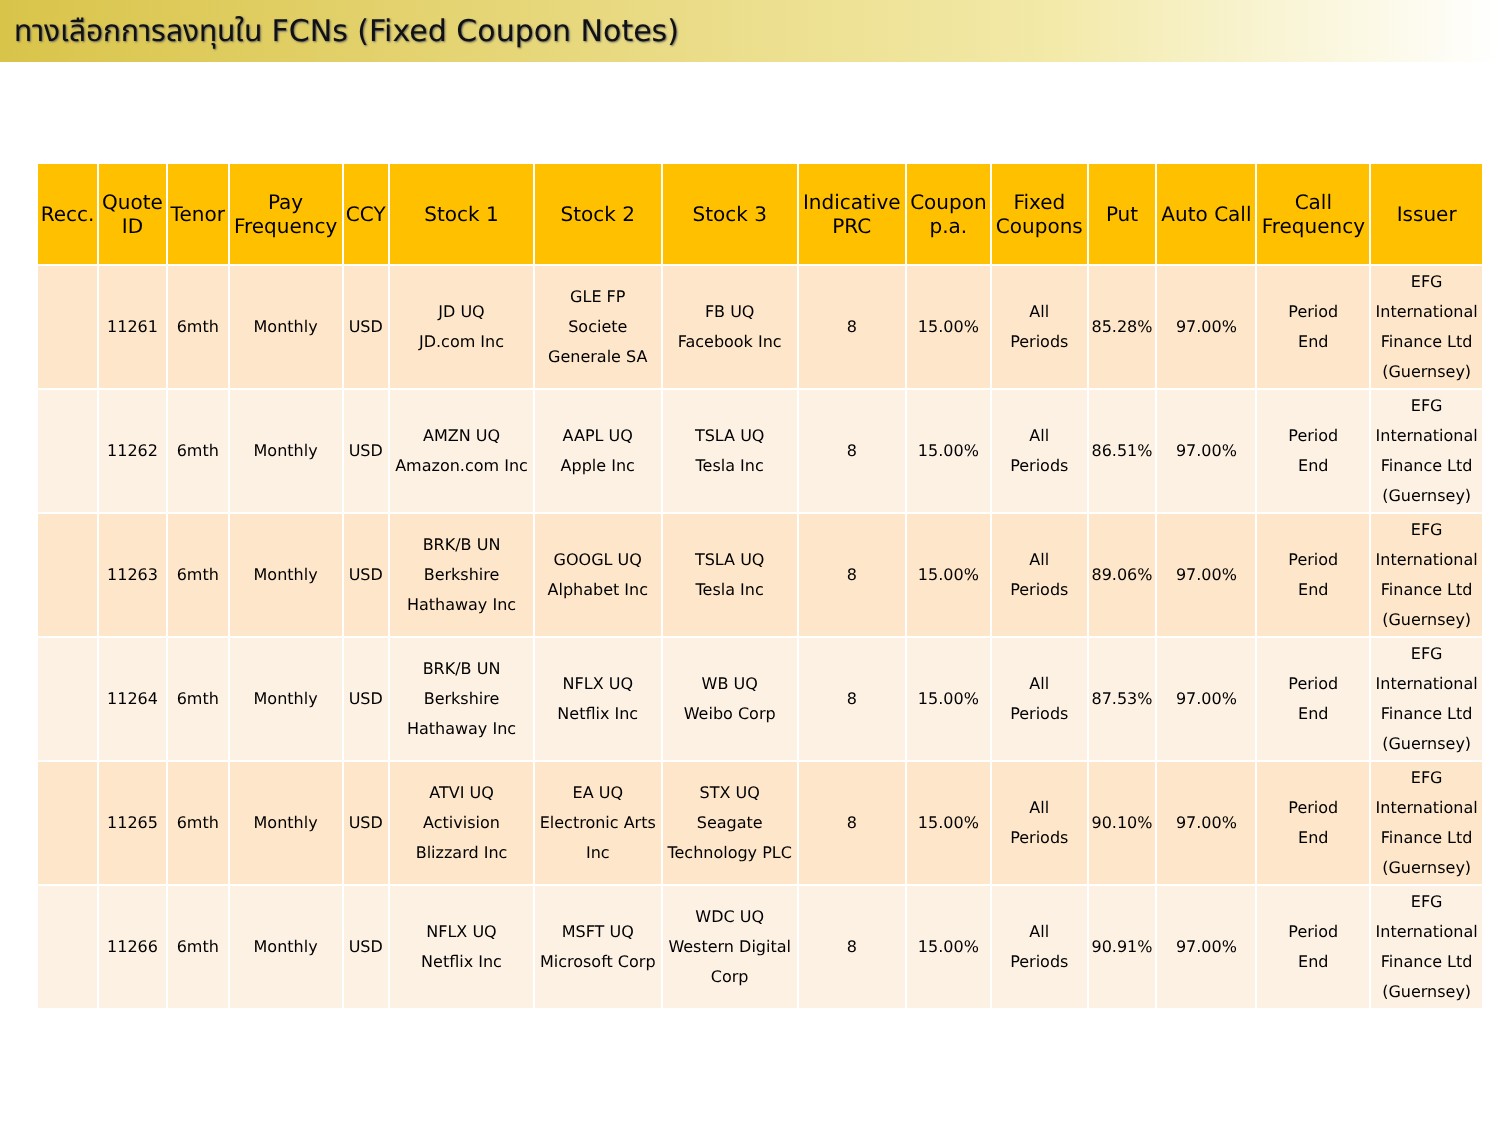ทางเลือกการลงทุนใน FCNs (Fixed Coupon Notes)
| Recc. | Quote ID | Tenor | Pay Frequency | CCY | Stock 1 | Stock 2 | Stock 3 | Indicative PRC | Coupon p.a. | Fixed Coupons | Put | Auto Call | Call Frequency | Issuer |
| --- | --- | --- | --- | --- | --- | --- | --- | --- | --- | --- | --- | --- | --- | --- |
| | 11261 | 6mth | Monthly | USD | JD UQ JD.com Inc | GLE FP Societe Generale SA | FB UQ Facebook Inc | 8 | 15.00% | All Periods | 85.28% | 97.00% | Period End | EFG International Finance Ltd (Guernsey) |
| | 11262 | 6mth | Monthly | USD | AMZN UQ Amazon.com Inc | AAPL UQ Apple Inc | TSLA UQ Tesla Inc | 8 | 15.00% | All Periods | 86.51% | 97.00% | Period End | EFG International Finance Ltd (Guernsey) |
| | 11263 | 6mth | Monthly | USD | BRK/B UN Berkshire Hathaway Inc | GOOGL UQ Alphabet Inc | TSLA UQ Tesla Inc | 8 | 15.00% | All Periods | 89.06% | 97.00% | Period End | EFG International Finance Ltd (Guernsey) |
| | 11264 | 6mth | Monthly | USD | BRK/B UN Berkshire Hathaway Inc | NFLX UQ Netflix Inc | WB UQ Weibo Corp | 8 | 15.00% | All Periods | 87.53% | 97.00% | Period End | EFG International Finance Ltd (Guernsey) |
| | 11265 | 6mth | Monthly | USD | ATVI UQ Activision Blizzard Inc | EA UQ Electronic Arts Inc | STX UQ Seagate Technology PLC | 8 | 15.00% | All Periods | 90.10% | 97.00% | Period End | EFG International Finance Ltd (Guernsey) |
| | 11266 | 6mth | Monthly | USD | NFLX UQ Netflix Inc | MSFT UQ Microsoft Corp | WDC UQ Western Digital Corp | 8 | 15.00% | All Periods | 90.91% | 97.00% | Period End | EFG International Finance Ltd (Guernsey) |